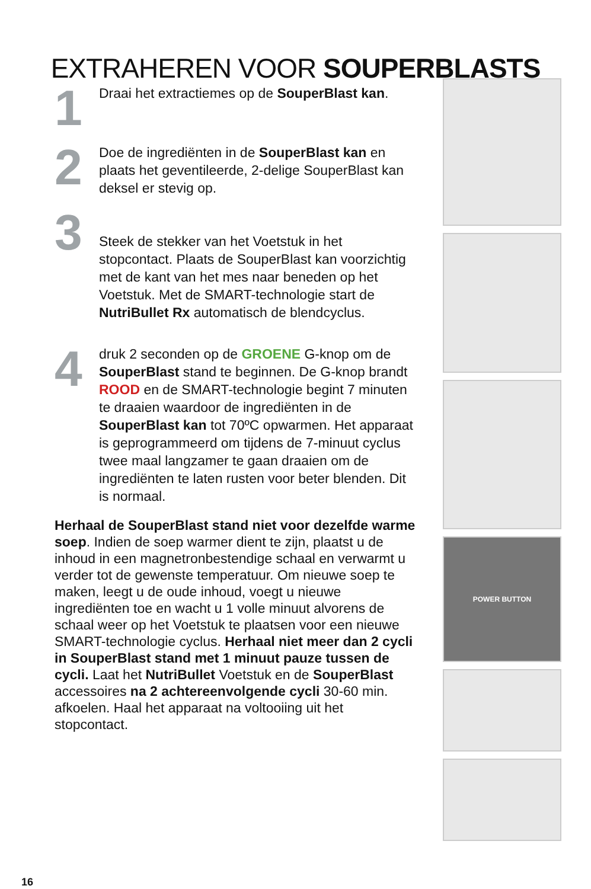EXTRAHEREN VOOR SOUPERBLASTS
1
Draai het extractiemes op de SouperBlast kan.
2
Doe de ingrediënten in de SouperBlast kan en plaats het geventileerde, 2-delige SouperBlast kan deksel er stevig op.
3
Steek de stekker van het Voetstuk in het stopcontact. Plaats de SouperBlast kan voorzichtig met de kant van het mes naar beneden op het Voetstuk. Met de SMART-technologie start de NutriBullet Rx automatisch de blendcyclus.
4
druk 2 seconden op de GROENE G-knop om de SouperBlast stand te beginnen. De G-knop brandt ROOD en de SMART-technologie begint 7 minuten te draaien waardoor de ingrediënten in de SouperBlast kan tot 70ºC opwarmen. Het apparaat is geprogrammeerd om tijdens de 7-minuut cyclus twee maal langzamer te gaan draaien om de ingrediënten te laten rusten voor beter blenden. Dit is normaal.
Herhaal de SouperBlast stand niet voor dezelfde warme soep. Indien de soep warmer dient te zijn, plaatst u de inhoud in een magnetronbestendige schaal en verwarmt u verder tot de gewenste temperatuur. Om nieuwe soep te maken, leegt u de oude inhoud, voegt u nieuwe ingrediënten toe en wacht u 1 volle minuut alvorens de schaal weer op het Voetstuk te plaatsen voor een nieuwe SMART-technologie cyclus. Herhaal niet meer dan 2 cycli in SouperBlast stand met 1 minuut pauze tussen de cycli. Laat het NutriBullet Voetstuk en de SouperBlast accessoires na 2 achtereenvolgende cycli 30-60 min. afkoelen. Haal het apparaat na voltooiing uit het stopcontact.
POWER BUTTON
16